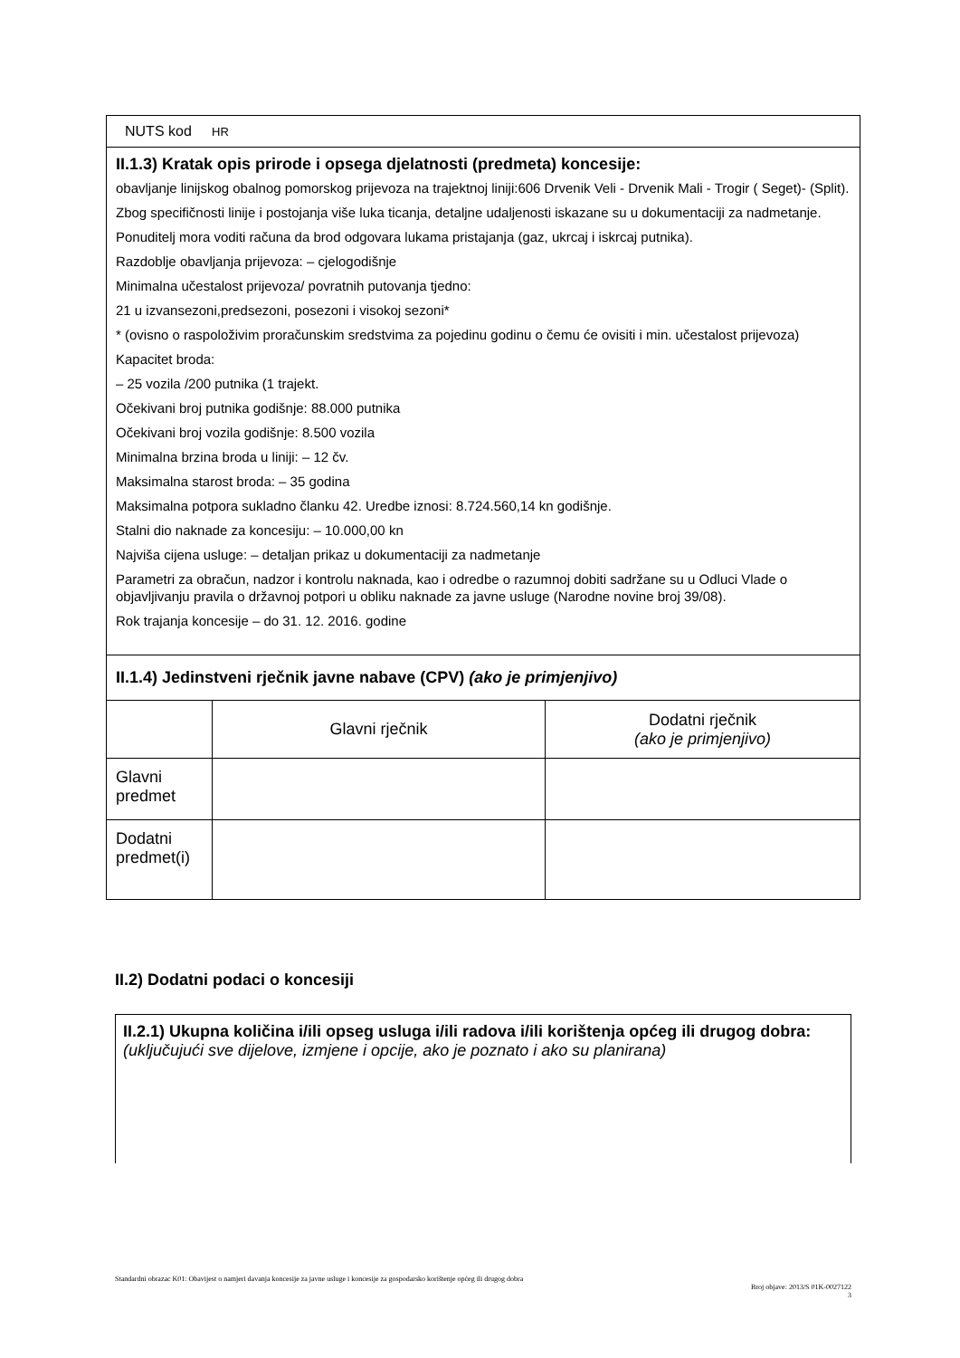| NUTS kod HR | | |
| II.1.3) Kratak opis prirode i opsega djelatnosti (predmeta) koncesije: obavljanje linijskog obalnog pomorskog prijevoza na trajektnoj liniji:606 Drvenik Veli - Drvenik Mali - Trogir ( Seget)- (Split). Zbog specifičnosti linije i postojanja više luka ticanja, detaljne udaljenosti iskazane su u dokumentaciji za nadmetanje. Ponuditelj mora voditi računa da brod odgovara lukama pristajanja (gaz, ukrcaj i iskrcaj putnika). Razdoblje obavljanja prijevoza: – cjelogodišnje Minimalna učestalost prijevoza/ povratnih putovanja tjedno: 21 u izvansezoni,predsezoni, posezoni i visokoj sezoni* * (ovisno o raspoloživim proračunskim sredstvima za pojedinu godinu o čemu će ovisiti i min. učestalost prijevoza) Kapacitet broda: – 25 vozila /200 putnika (1 trajekt. Očekivani broj putnika godišnje: 88.000 putnika Očekivani broj vozila godišnje: 8.500 vozila Minimalna brzina broda u liniji: – 12 čv. Maksimalna starost broda: – 35 godina Maksimalna potpora sukladno članku 42. Uredbe iznosi: 8.724.560,14 kn godišnje. Stalni dio naknade za koncesiju: – 10.000,00 kn Najviša cijena usluge: – detaljan prikaz u dokumentaciji za nadmetanje Parametri za obračun, nadzor i kontrolu naknada, kao i odredbe o razumnoj dobiti sadržane su u Odluci Vlade o objavljivanju pravila o državnoj potpori u obliku naknade za javne usluge (Narodne novine broj 39/08). Rok trajanja koncesije – do 31. 12. 2016. godine | | |
| II.1.4) Jedinstveni rječnik javne nabave (CPV) (ako je primjenjivo) | | |
| | Glavni rječnik | Dodatni rječnik (ako je primjenjivo) |
| Glavni predmet | | |
| Dodatni predmet(i) | | |
II.2) Dodatni podaci o koncesiji
II.2.1) Ukupna količina i/ili opseg usluga i/ili radova i/ili korištenja općeg ili drugog dobra: (uključujući sve dijelove, izmjene i opcije, ako je poznato i ako su planirana)
Standardni obrazac K01: Obavijest o namjeri davanja koncesije za javne usluge i koncesije za gospodarsko korištenje općeg ili drugog dobra
Broj objave: 2013/S 01K-0027122
3